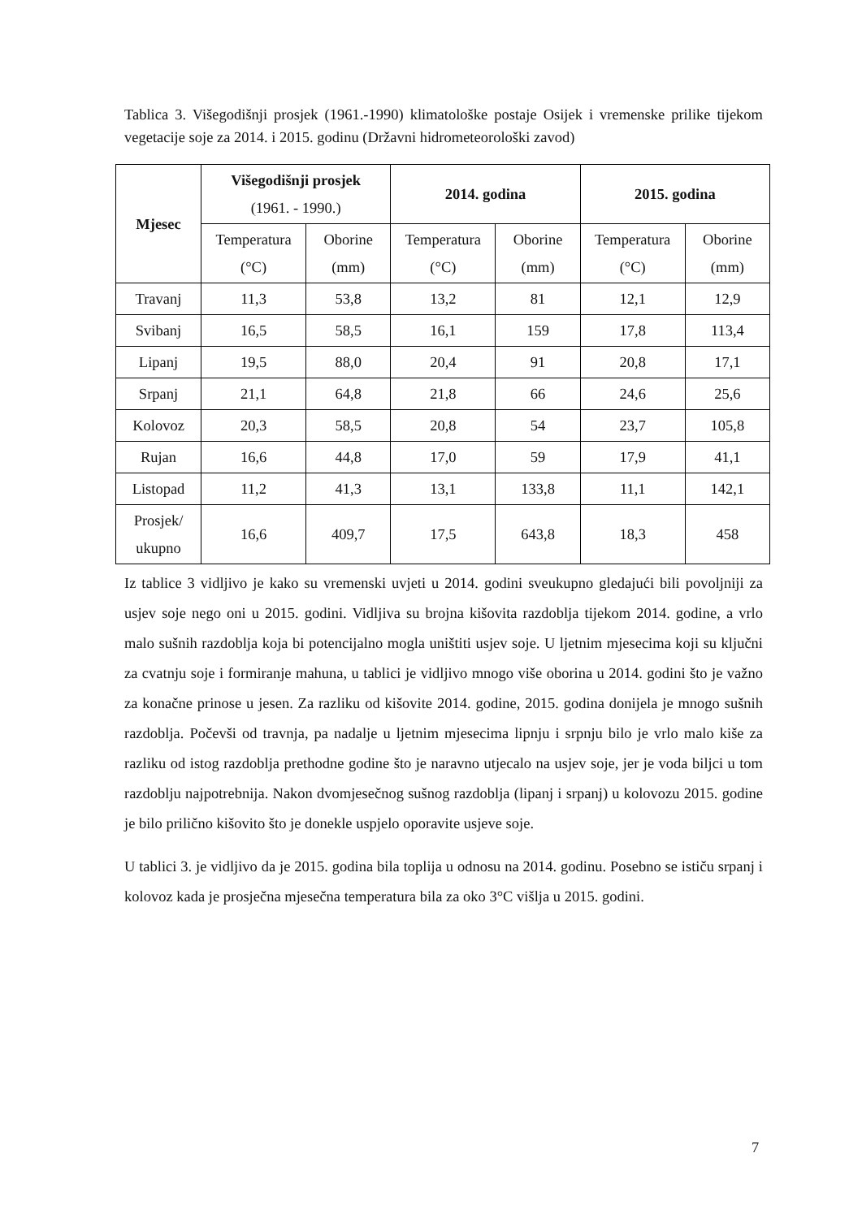Tablica 3. Višegodišnji prosjek (1961.-1990) klimatološke postaje Osijek i vremenske prilike tijekom vegetacije soje za 2014. i 2015. godinu (Državni hidrometeorološki zavod)
| Mjesec | Višegodišnji prosjek (1961. - 1990.) | | 2014. godina | | 2015. godina | |
| --- | --- | --- | --- | --- | --- | --- |
| | Temperatura (°C) | Oborine (mm) | Temperatura (°C) | Oborine (mm) | Temperatura (°C) | Oborine (mm) |
| Travanj | 11,3 | 53,8 | 13,2 | 81 | 12,1 | 12,9 |
| Svibanj | 16,5 | 58,5 | 16,1 | 159 | 17,8 | 113,4 |
| Lipanj | 19,5 | 88,0 | 20,4 | 91 | 20,8 | 17,1 |
| Srpanj | 21,1 | 64,8 | 21,8 | 66 | 24,6 | 25,6 |
| Kolovoz | 20,3 | 58,5 | 20,8 | 54 | 23,7 | 105,8 |
| Rujan | 16,6 | 44,8 | 17,0 | 59 | 17,9 | 41,1 |
| Listopad | 11,2 | 41,3 | 13,1 | 133,8 | 11,1 | 142,1 |
| Prosjek/ ukupno | 16,6 | 409,7 | 17,5 | 643,8 | 18,3 | 458 |
Iz tablice 3 vidljivo je kako su vremenski uvjeti u 2014. godini sveukupno gledajući bili povoljniji za usjev soje nego oni u 2015. godini. Vidljiva su brojna kišovita razdoblja tijekom 2014. godine, a vrlo malo sušnih razdoblja koja bi potencijalno mogla uništiti usjev soje. U ljetnim mjesecima koji su ključni za cvatnju soje i formiranje mahuna, u tablici je vidljivo mnogo više oborina u 2014. godini što je važno za konačne prinose u jesen. Za razliku od kišovite 2014. godine, 2015. godina donijela je mnogo sušnih razdoblja. Počevši od travnja, pa nadalje u ljetnim mjesecima lipnju i srpnju bilo je vrlo malo kiše za razliku od istog razdoblja prethodne godine što je naravno utjecalo na usjev soje, jer je voda biljci u tom razdoblju najpotrebnija. Nakon dvomjesečnog sušnog razdoblja (lipanj i srpanj) u kolovozu 2015. godine je bilo prilično kišovito što je donekle uspjelo oporavite usjeve soje.
U tablici 3. je vidljivo da je 2015. godina bila toplija u odnosu na 2014. godinu. Posebno se ističu srpanj i kolovoz kada je prosječna mjesečna temperatura bila za oko 3°C višlja u 2015. godini.
7